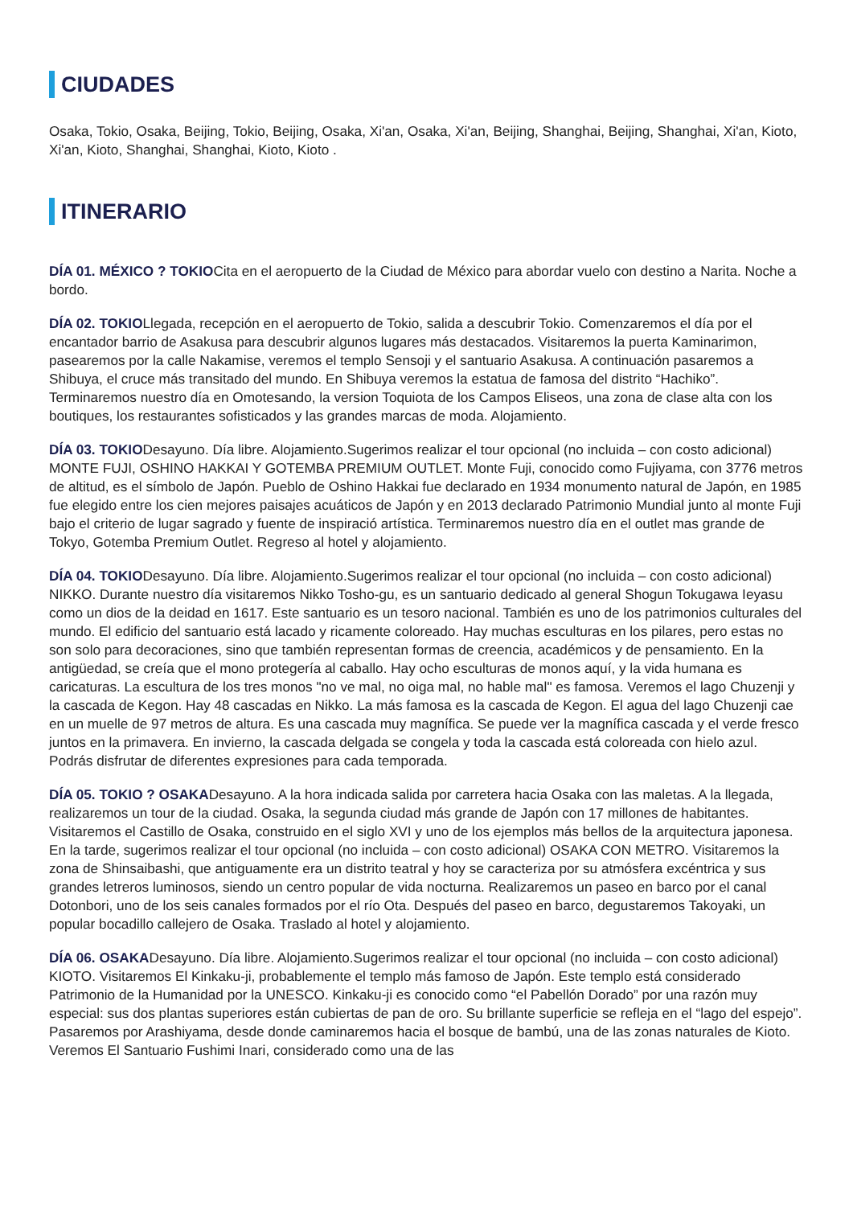CIUDADES
Osaka, Tokio, Osaka, Beijing, Tokio, Beijing, Osaka, Xi'an, Osaka, Xi'an, Beijing, Shanghai, Beijing, Shanghai, Xi'an, Kioto, Xi'an, Kioto, Shanghai, Shanghai, Kioto, Kioto .
ITINERARIO
DÍA 01. MÉXICO ? TOKIOCita en el aeropuerto de la Ciudad de México para abordar vuelo con destino a Narita. Noche a bordo.
DÍA 02. TOKIOLlegada, recepción en el aeropuerto de Tokio, salida a descubrir Tokio. Comenzaremos el día por el encantador barrio de Asakusa para descubrir algunos lugares más destacados. Visitaremos la puerta Kaminarimon, pasearemos por la calle Nakamise, veremos el templo Sensoji y el santuario Asakusa. A continuación pasaremos a Shibuya, el cruce más transitado del mundo. En Shibuya veremos la estatua de famosa del distrito “Hachiko”. Terminaremos nuestro día en Omotesando, la version Toquiota de los Campos Eliseos, una zona de clase alta con los boutiques, los restaurantes sofisticados y las grandes marcas de moda. Alojamiento.
DÍA 03. TOKIODesayuno. Día libre. Alojamiento.Sugerimos realizar el tour opcional (no incluida – con costo adicional) MONTE FUJI, OSHINO HAKKAI Y GOTEMBA PREMIUM OUTLET. Monte Fuji, conocido como Fujiyama, con 3776 metros de altitud, es el símbolo de Japón. Pueblo de Oshino Hakkai fue declarado en 1934 monumento natural de Japón, en 1985 fue elegido entre los cien mejores paisajes acuáticos de Japón y en 2013 declarado Patrimonio Mundial junto al monte Fuji bajo el criterio de lugar sagrado y fuente de inspiració artística. Terminaremos nuestro día en el outlet mas grande de Tokyo, Gotemba Premium Outlet. Regreso al hotel y alojamiento.
DÍA 04. TOKIODesayuno. Día libre. Alojamiento.Sugerimos realizar el tour opcional (no incluida – con costo adicional) NIKKO. Durante nuestro día visitaremos Nikko Tosho-gu, es un santuario dedicado al general Shogun Tokugawa Ieyasu como un dios de la deidad en 1617. Este santuario es un tesoro nacional. También es uno de los patrimonios culturales del mundo. El edificio del santuario está lacado y ricamente coloreado. Hay muchas esculturas en los pilares, pero estas no son solo para decoraciones, sino que también representan formas de creencia, académicos y de pensamiento. En la antigüedad, se creía que el mono protegería al caballo. Hay ocho esculturas de monos aquí, y la vida humana es caricaturas. La escultura de los tres monos "no ve mal, no oiga mal, no hable mal" es famosa. Veremos el lago Chuzenji y la cascada de Kegon. Hay 48 cascadas en Nikko. La más famosa es la cascada de Kegon. El agua del lago Chuzenji cae en un muelle de 97 metros de altura. Es una cascada muy magnífica. Se puede ver la magnífica cascada y el verde fresco juntos en la primavera. En invierno, la cascada delgada se congela y toda la cascada está coloreada con hielo azul. Podrás disfrutar de diferentes expresiones para cada temporada.
DÍA 05. TOKIO ? OSAKADesayuno. A la hora indicada salida por carretera hacia Osaka con las maletas. A la llegada, realizaremos un tour de la ciudad. Osaka, la segunda ciudad más grande de Japón con 17 millones de habitantes. Visitaremos el Castillo de Osaka, construido en el siglo XVI y uno de los ejemplos más bellos de la arquitectura japonesa. En la tarde, sugerimos realizar el tour opcional (no incluida – con costo adicional) OSAKA CON METRO. Visitaremos la zona de Shinsaibashi, que antiguamente era un distrito teatral y hoy se caracteriza por su atmósfera excéntrica y sus grandes letreros luminosos, siendo un centro popular de vida nocturna. Realizaremos un paseo en barco por el canal Dotonbori, uno de los seis canales formados por el río Ota. Después del paseo en barco, degustaremos Takoyaki, un popular bocadillo callejero de Osaka. Traslado al hotel y alojamiento.
DÍA 06. OSAKADesayuno. Día libre. Alojamiento.Sugerimos realizar el tour opcional (no incluida – con costo adicional) KIOTO. Visitaremos El Kinkaku-ji, probablemente el templo más famoso de Japón. Este templo está considerado Patrimonio de la Humanidad por la UNESCO. Kinkaku-ji es conocido como “el Pabellón Dorado” por una razón muy especial: sus dos plantas superiores están cubiertas de pan de oro. Su brillante superficie se refleja en el “lago del espejo”. Pasaremos por Arashiyama, desde donde caminaremos hacia el bosque de bambú, una de las zonas naturales de Kioto. Veremos El Santuario Fushimi Inari, considerado como una de las